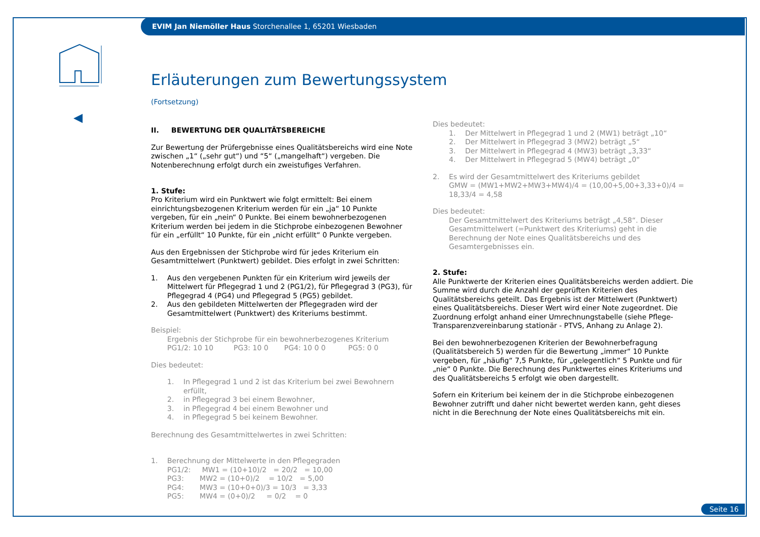EVIM Jan Niemöller Haus Storchenallee 1, 65201 Wiesbaden
Erläuterungen zum Bewertungssystem
(Fortsetzung)
II. BEWERTUNG DER QUALITÄTSBEREICHE
Zur Bewertung der Prüfergebnisse eines Qualitätsbereichs wird eine Note zwischen „1“ („sehr gut“) und “5“ („mangelhaft“) vergeben. Die Notenberechnung erfolgt durch ein zweistufiges Verfahren.
1. Stufe:
Pro Kriterium wird ein Punktwert wie folgt ermittelt: Bei einem einrichtungsbezogenen Kriterium werden für ein „ja“ 10 Punkte vergeben, für ein „nein“ 0 Punkte. Bei einem bewohnerbezogenen Kriterium werden bei jedem in die Stichprobe einbezogenen Bewohner für ein „erfüllt“ 10 Punkte, für ein „nicht erfüllt“ 0 Punkte vergeben.
Aus den Ergebnissen der Stichprobe wird für jedes Kriterium ein Gesamtmittelwert (Punktwert) gebildet. Dies erfolgt in zwei Schritten:
1. Aus den vergebenen Punkten für ein Kriterium wird jeweils der Mittelwert für Pflegegrad 1 und 2 (PG1/2), für Pflegegrad 3 (PG3), für Pflegegrad 4 (PG4) und Pflegegrad 5 (PG5) gebildet.
2. Aus den gebildeten Mittelwerten der Pflegegraden wird der Gesamtmittelwert (Punktwert) des Kriteriums bestimmt.
Beispiel:
Ergebnis der Stichprobe für ein bewohnerbezogenes Kriterium
PG1/2: 10 10 PG3: 10 0 PG4: 10 0 0 PG5: 0 0
Dies bedeutet:
1. In Pflegegrad 1 und 2 ist das Kriterium bei zwei Bewohnern erfüllt,
2. in Pflegegrad 3 bei einem Bewohner,
3. in Pflegegrad 4 bei einem Bewohner und
4. in Pflegegrad 5 bei keinem Bewohner.
Berechnung des Gesamtmittelwertes in zwei Schritten:
1. Berechnung der Mittelwerte in den Pflegegraden
PG1/2: MW1 = (10+10)/2 = 20/2 = 10,00
PG3: MW2 = (10+0)/2 = 10/2 = 5,00
PG4: MW3 = (10+0+0)/3 = 10/3 = 3,33
PG5: MW4 = (0+0)/2 = 0/2 = 0
Dies bedeutet:
1. Der Mittelwert in Pflegegrad 1 und 2 (MW1) beträgt „10“
2. Der Mittelwert in Pflegegrad 3 (MW2) beträgt „5“
3. Der Mittelwert in Pflegegrad 4 (MW3) beträgt „3,33“
4. Der Mittelwert in Pflegegrad 5 (MW4) beträgt „0“
2. Es wird der Gesamtmittelwert des Kriteriums gebildet
GMW = (MW1+MW2+MW3+MW4)/4 = (10,00+5,00+3,33+0)/4 = 18,33/4 = 4,58
Dies bedeutet:
Der Gesamtmittelwert des Kriteriums beträgt „4,58“. Dieser Gesamtmittelwert (=Punktwert des Kriteriums) geht in die Berechnung der Note eines Qualitätsbereichs und des Gesamtergebnisses ein.
2. Stufe:
Alle Punktwerte der Kriterien eines Qualitätsbereichs werden addiert. Die Summe wird durch die Anzahl der geprüften Kriterien des Qualitätsbereichs geteilt. Das Ergebnis ist der Mittelwert (Punktwert) eines Qualitätsbereichs. Dieser Wert wird einer Note zugeordnet. Die Zuordnung erfolgt anhand einer Umrechnungstabelle (siehe Pflege-Transparenzvereinbarung stationär - PTVS, Anhang zu Anlage 2).
Bei den bewohnerbezogenen Kriterien der Bewohnerbefragung (Qualitätsbereich 5) werden für die Bewertung „immer“ 10 Punkte vergeben, für „häufig“ 7,5 Punkte, für „gelegentlich“ 5 Punkte und für „nie“ 0 Punkte. Die Berechnung des Punktwertes eines Kriteriums und des Qualitätsbereichs 5 erfolgt wie oben dargestellt.
Sofern ein Kriterium bei keinem der in die Stichprobe einbezogenen Bewohner zutrifft und daher nicht bewertet werden kann, geht dieses nicht in die Berechnung der Note eines Qualitätsbereichs mit ein.
Seite 16